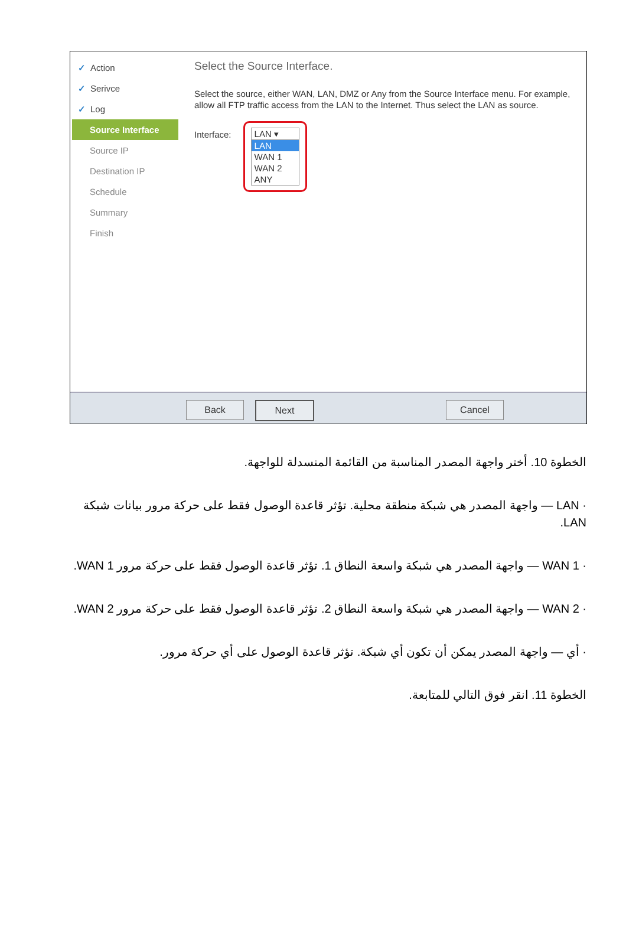✓ Action
✓ Serivce
✓ Log
Source Interface
Source IP
Destination IP
Schedule
Summary
Finish
Select the Source Interface.
Select the source, either WAN, LAN, DMZ or Any from the Source Interface menu. For example, allow all FTP traffic access from the LAN to the Internet. Thus select the LAN as source.
Interface:
LAN ▾
LAN
WAN 1
WAN 2
ANY
Back Next Cancel
الخطوة 10. أختر واجهة المصدر المناسبة من القائمة المنسدلة للواجهة.
· LAN — واجهة المصدر هي شبكة منطقة محلية. تؤثر قاعدة الوصول فقط على حركة مرور بيانات شبكة LAN.
· WAN 1 — واجهة المصدر هي شبكة واسعة النطاق 1. تؤثر قاعدة الوصول فقط على حركة مرور WAN 1.
· WAN 2 — واجهة المصدر هي شبكة واسعة النطاق 2. تؤثر قاعدة الوصول فقط على حركة مرور WAN 2.
· أي — واجهة المصدر يمكن أن تكون أي شبكة. تؤثر قاعدة الوصول على أي حركة مرور.
الخطوة 11. انقر فوق التالي للمتابعة.